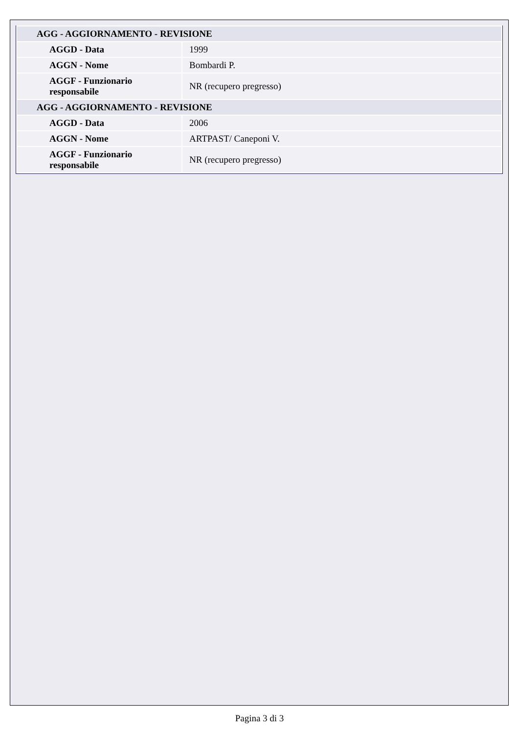| AGG - AGGIORNAMENTO - REVISIONE | |
| AGGD - Data | 1999 |
| AGGN - Nome | Bombardi P. |
| AGGF - Funzionario responsabile | NR (recupero pregresso) |
| AGG - AGGIORNAMENTO - REVISIONE | |
| AGGD - Data | 2006 |
| AGGN - Nome | ARTPAST/ Caneponi V. |
| AGGF - Funzionario responsabile | NR (recupero pregresso) |
Pagina 3 di 3